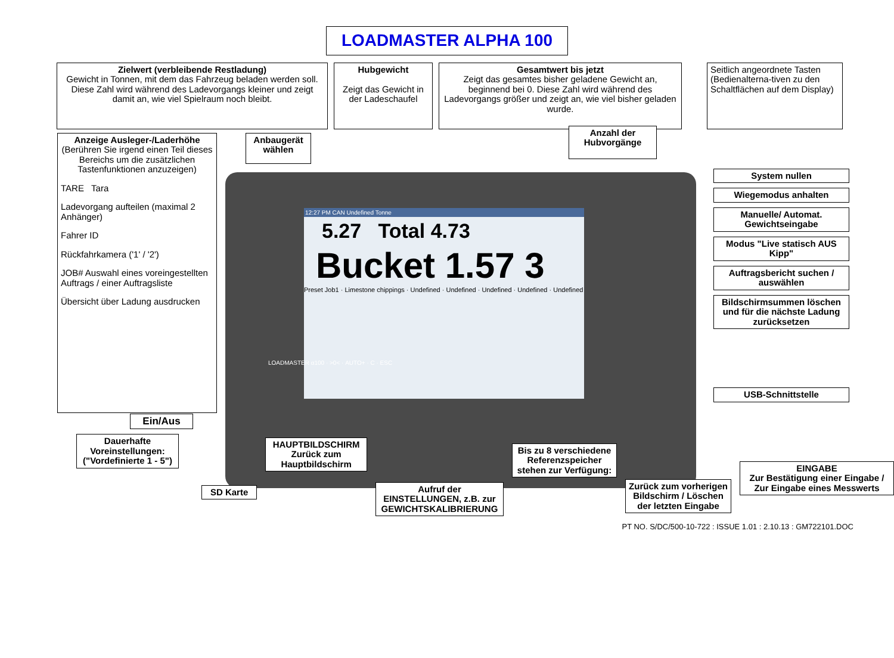12:27 PM CAN Undefined Tonne
5.27 Total 4.73
Bucket 1.57 3
Preset Job1 · Limestone chippings · Undefined · Undefined · Undefined · Undefined · Undefined
LOADMASTER ALPHA 100
Zielwert (verbleibende Restladung)
Gewicht in Tonnen, mit dem das Fahrzeug beladen werden soll.
Diese Zahl wird während des Ladevorgangs kleiner und zeigt damit an, wie viel Spielraum noch bleibt.
Hubgewicht
Zeigt das Gewicht in der Ladeschaufel
Gesamtwert bis jetzt
Zeigt das gesamtes bisher geladene Gewicht an, beginnend bei 0. Diese Zahl wird während des Ladevorgangs größer und zeigt an, wie viel bisher geladen wurde.
Seitlich angeordnete Tasten (Bedienalterna-tiven zu den Schaltflächen auf dem Display)
Anzeige Ausleger-/Laderhöhe
(Berühren Sie irgend einen Teil dieses Bereichs um die zusätzlichen Tastenfunktionen anzuzeigen)
TARE Tara
Ladevorgang aufteilen (maximal 2 Anhänger)
Fahrer ID
Rückfahrkamera ('1' / '2')
JOB# Auswahl eines voreingestellten Auftrags / einer Auftragsliste
Übersicht über Ladung ausdrucken
Anbaugerät wählen
Anzahl der Hubvorgänge
System nullen
Wiegemodus anhalten
Manuelle/ Automat. Gewichtseingabe
Modus "Live statisch AUS Kipp"
Auftragsbericht suchen / auswählen
Bildschirmsummen löschen und für die nächste Ladung zurücksetzen
USB-Schnittstelle
LOADMASTER α100 · >0< · AUTO+ · C · ESC
Ein/Aus
Dauerhafte Voreinstellungen: ("Vordefinierte 1 - 5")
SD Karte
HAUPTBILDSCHIRM
Zurück zum Hauptbildschirm
Aufruf der EINSTELLUNGEN, z.B. zur GEWICHTSKALIBRIERUNG
Bis zu 8 verschiedene Referenzspeicher stehen zur Verfügung:
Zurück zum vorherigen Bildschirm / Löschen der letzten Eingabe
EINGABE
Zur Bestätigung einer Eingabe / Zur Eingabe eines Messwerts
PT NO. S/DC/500-10-722 : ISSUE 1.01 : 2.10.13 : GM722101.DOC